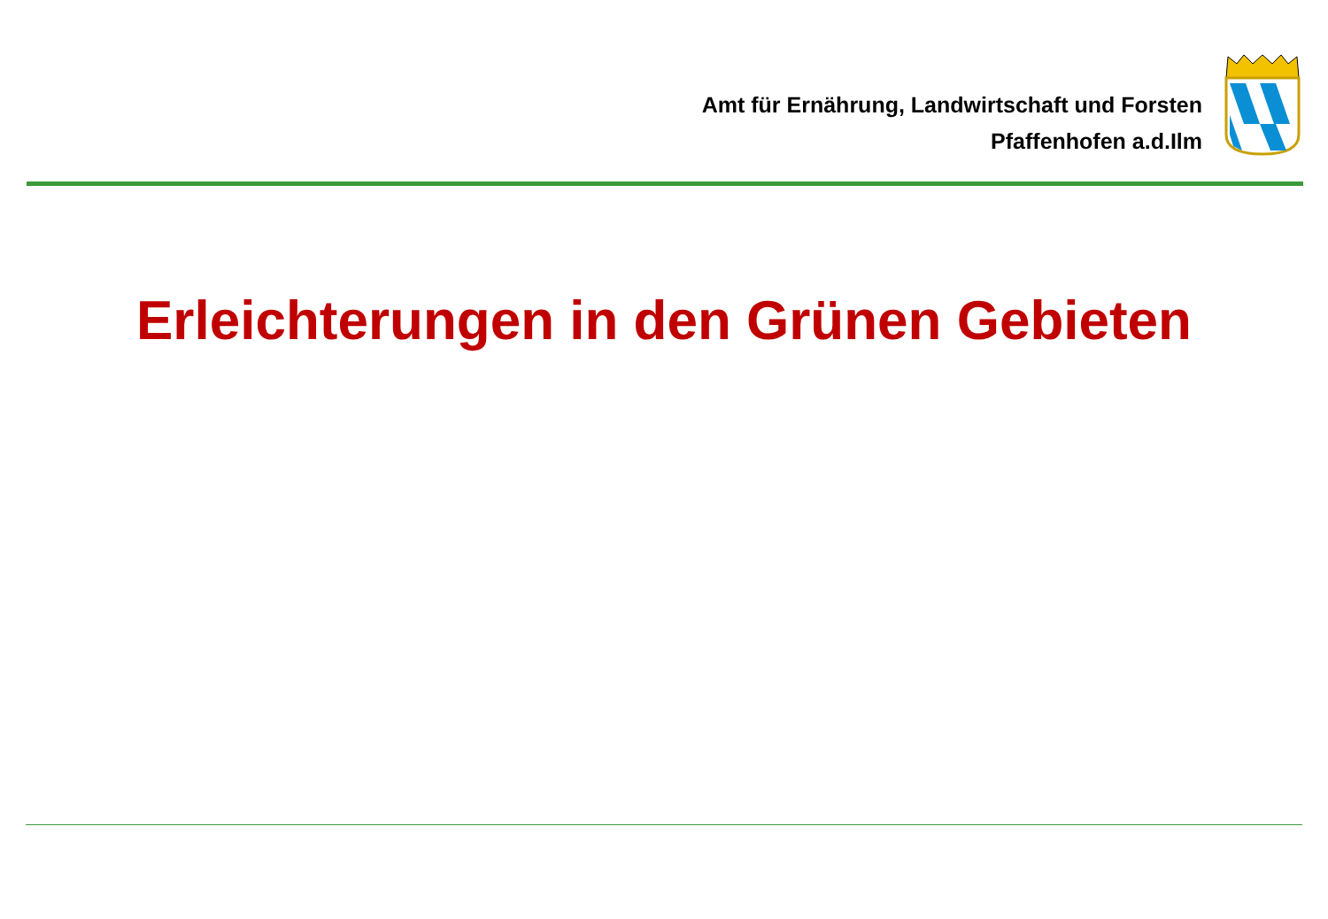Amt für Ernährung, Landwirtschaft und Forsten
Pfaffenhofen a.d.Ilm
Erleichterungen in den Grünen Gebieten